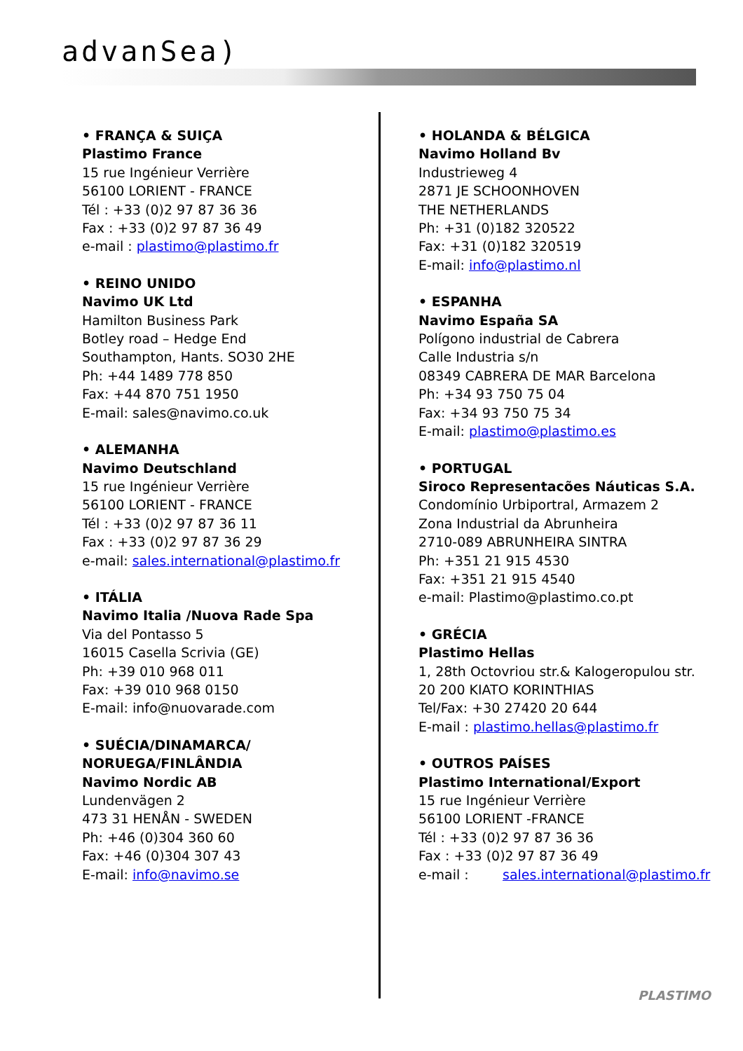advanSea)
• FRANÇA & SUIÇA
Plastimo France
15 rue Ingénieur Verrière
56100 LORIENT - FRANCE
Tél : +33 (0)2 97 87 36 36
Fax : +33 (0)2 97 87 36 49
e-mail : plastimo@plastimo.fr
• REINO UNIDO
Navimo UK Ltd
Hamilton Business Park
Botley road – Hedge End
Southampton, Hants. SO30 2HE
Ph: +44 1489 778 850
Fax: +44 870 751 1950
E-mail: sales@navimo.co.uk
• ALEMANHA
Navimo Deutschland
15 rue Ingénieur Verrière
56100 LORIENT - FRANCE
Tél : +33 (0)2 97 87 36 11
Fax : +33 (0)2 97 87 36 29
e-mail: sales.international@plastimo.fr
• ITÁLIA
Navimo Italia /Nuova Rade Spa
Via del Pontasso 5
16015 Casella Scrivia (GE)
Ph: +39 010 968 011
Fax: +39 010 968 0150
E-mail: info@nuovarade.com
• SUÉCIA/DINAMARCA/
NORUEGA/FINLÂNDIA
Navimo Nordic AB
Lundenvägen 2
473 31 HENÅN - SWEDEN
Ph: +46 (0)304 360 60
Fax: +46 (0)304 307 43
E-mail: info@navimo.se
• HOLANDA & BÉLGICA
Navimo Holland Bv
Industrieweg 4
2871 JE SCHOONHOVEN
THE NETHERLANDS
Ph: +31 (0)182 320522
Fax: +31 (0)182 320519
E-mail: info@plastimo.nl
• ESPANHA
Navimo España SA
Polígono industrial de Cabrera
Calle Industria s/n
08349 CABRERA DE MAR Barcelona
Ph: +34 93 750 75 04
Fax: +34 93 750 75 34
E-mail: plastimo@plastimo.es
• PORTUGAL
Siroco Representacões Náuticas S.A.
Condomínio Urbiportral, Armazem 2
Zona Industrial da Abrunheira
2710-089 ABRUNHEIRA SINTRA
Ph: +351 21 915 4530
Fax: +351 21 915 4540
e-mail: Plastimo@plastimo.co.pt
• GRÉCIA
Plastimo Hellas
1, 28th Octovriou str.& Kalogeropulou str.
20 200 KIATO KORINTHIAS
Tel/Fax: +30 27420 20 644
E-mail : plastimo.hellas@plastimo.fr
• OUTROS PAÍSES
Plastimo International/Export
15 rue Ingénieur Verrière
56100 LORIENT -FRANCE
Tél : +33 (0)2 97 87 36 36
Fax : +33 (0)2 97 87 36 49
e-mail : sales.international@plastimo.fr
PLASTIMO